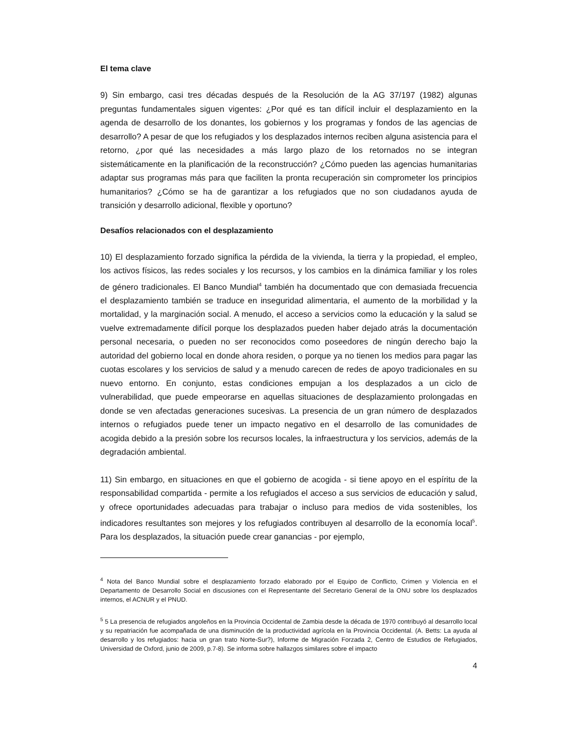El tema clave
9) Sin embargo, casi tres décadas después de la Resolución de la AG 37/197 (1982) algunas preguntas fundamentales siguen vigentes: ¿Por qué es tan difícil incluir el desplazamiento en la agenda de desarrollo de los donantes, los gobiernos y los programas y fondos de las agencias de desarrollo? A pesar de que los refugiados y los desplazados internos reciben alguna asistencia para el retorno, ¿por qué las necesidades a más largo plazo de los retornados no se integran sistemáticamente en la planificación de la reconstrucción? ¿Cómo pueden las agencias humanitarias adaptar sus programas más para que faciliten la pronta recuperación sin comprometer los principios humanitarios? ¿Cómo se ha de garantizar a los refugiados que no son ciudadanos ayuda de transición y desarrollo adicional, flexible y oportuno?
Desafíos relacionados con el desplazamiento
10) El desplazamiento forzado significa la pérdida de la vivienda, la tierra y la propiedad, el empleo, los activos físicos, las redes sociales y los recursos, y los cambios en la dinámica familiar y los roles de género tradicionales. El Banco Mundial<sup>4</sup> también ha documentado que con demasiada frecuencia el desplazamiento también se traduce en inseguridad alimentaria, el aumento de la morbilidad y la mortalidad, y la marginación social. A menudo, el acceso a servicios como la educación y la salud se vuelve extremadamente difícil porque los desplazados pueden haber dejado atrás la documentación personal necesaria, o pueden no ser reconocidos como poseedores de ningún derecho bajo la autoridad del gobierno local en donde ahora residen, o porque ya no tienen los medios para pagar las cuotas escolares y los servicios de salud y a menudo carecen de redes de apoyo tradicionales en su nuevo entorno. En conjunto, estas condiciones empujan a los desplazados a un ciclo de vulnerabilidad, que puede empeorarse en aquellas situaciones de desplazamiento prolongadas en donde se ven afectadas generaciones sucesivas. La presencia de un gran número de desplazados internos o refugiados puede tener un impacto negativo en el desarrollo de las comunidades de acogida debido a la presión sobre los recursos locales, la infraestructura y los servicios, además de la degradación ambiental.
11) Sin embargo, en situaciones en que el gobierno de acogida - si tiene apoyo en el espíritu de la responsabilidad compartida - permite a los refugiados el acceso a sus servicios de educación y salud, y ofrece oportunidades adecuadas para trabajar o incluso para medios de vida sostenibles, los indicadores resultantes son mejores y los refugiados contribuyen al desarrollo de la economía local<sup>5</sup>. Para los desplazados, la situación puede crear ganancias - por ejemplo,
<sup>4</sup> Nota del Banco Mundial sobre el desplazamiento forzado elaborado por el Equipo de Conflicto, Crimen y Violencia en el Departamento de Desarrollo Social en discusiones con el Representante del Secretario General de la ONU sobre los desplazados internos, el ACNUR y el PNUD.
<sup>5</sup> 5 La presencia de refugiados angoleños en la Provincia Occidental de Zambia desde la década de 1970 contribuyó al desarrollo local y su repatriación fue acompañada de una disminución de la productividad agrícola en la Provincia Occidental. (A. Betts: La ayuda al desarrollo y los refugiados: hacia un gran trato Norte-Sur?), Informe de Migración Forzada 2, Centro de Estudios de Refugiados, Universidad de Oxford, junio de 2009, p.7-8). Se informa sobre hallazgos similares sobre el impacto
4